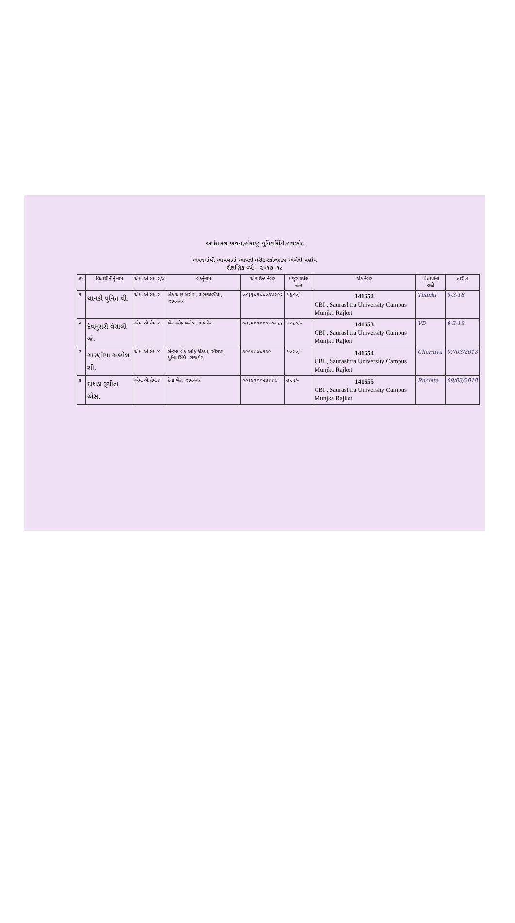અર્થશાસ્ત્ર ભવન,સૌરાષ્ટ્ર યુનિવર્સિટી,રાજકોટ
ભવનમાંથી આપવામાં આવતી મેરીટ સ્કોલશીપ અંગેની પહોંચ
શૈક્ષણિક વર્ષ:– ૨૦૧૭–૧૮
| ક્રમ | વિદ્યાર્થીનીનું નામ | એમ.એ.સેમ.૨/૪ | બેંકનુંનામ | એકાઉન્ટ નંબર | મંજુર થયેલ રકમ | ચેક નંબર | વિદ્યાર્થીની સહી | તારીખ |
| --- | --- | --- | --- | --- | --- | --- | --- | --- |
| ૧ | થાનકી પુનિત વી. | એમ.એ.સેમ.૨ | બેંક ઓફ બરોડા, વાંસજાળીયા, જામનગર | ૦૮૬૬૦૧૦૦૦૩૫૨૯૨ | ૧૬૮૦/– | 141652 CBI , Saurashtra University Campus Munjka Rajkot | Thanki | 8-3-18 |
| ૨ | દેવમુરારી વૈશાલી જે. | એમ.એ.સેમ.૨ | બેંક ઓફ બરોડા, વાંકાનેર | ૦૭૬૫૦૧૦૦૦૧૦૯૬૬ | ૧૨૬૦/– | 141653 CBI , Saurashtra University Campus Munjka Rajkot | VD | 8-3-18 |
| ૩ | ચારણીયા અલ્પેશ સી. | એમ.એ.સેમ.૪ | સેન્ટ્રલ બેંક ઓફ ઈંડિયા, સૌરાષ્ટ્ર યુનિવર્સિટી, રાજકોટ | ૩૯૯૫૮૪૦૧૩૯ | ૧૦૨૦/– | 141654 CBI , Saurashtra University Campus Munjka Rajkot | Charniya | 07/03/2018 |
| ૪ | દાંધડા રૂચીતા એસ. | એમ.એ.સેમ.૪ | દેના બેંક, જામનગર | ૦૦૪૯૧૦૦૨૭૪૪૮ | ૭૬૫/– | 141655 CBI , Saurashtra University Campus Munjka Rajkot | Ruchita | 09/03/2018 |